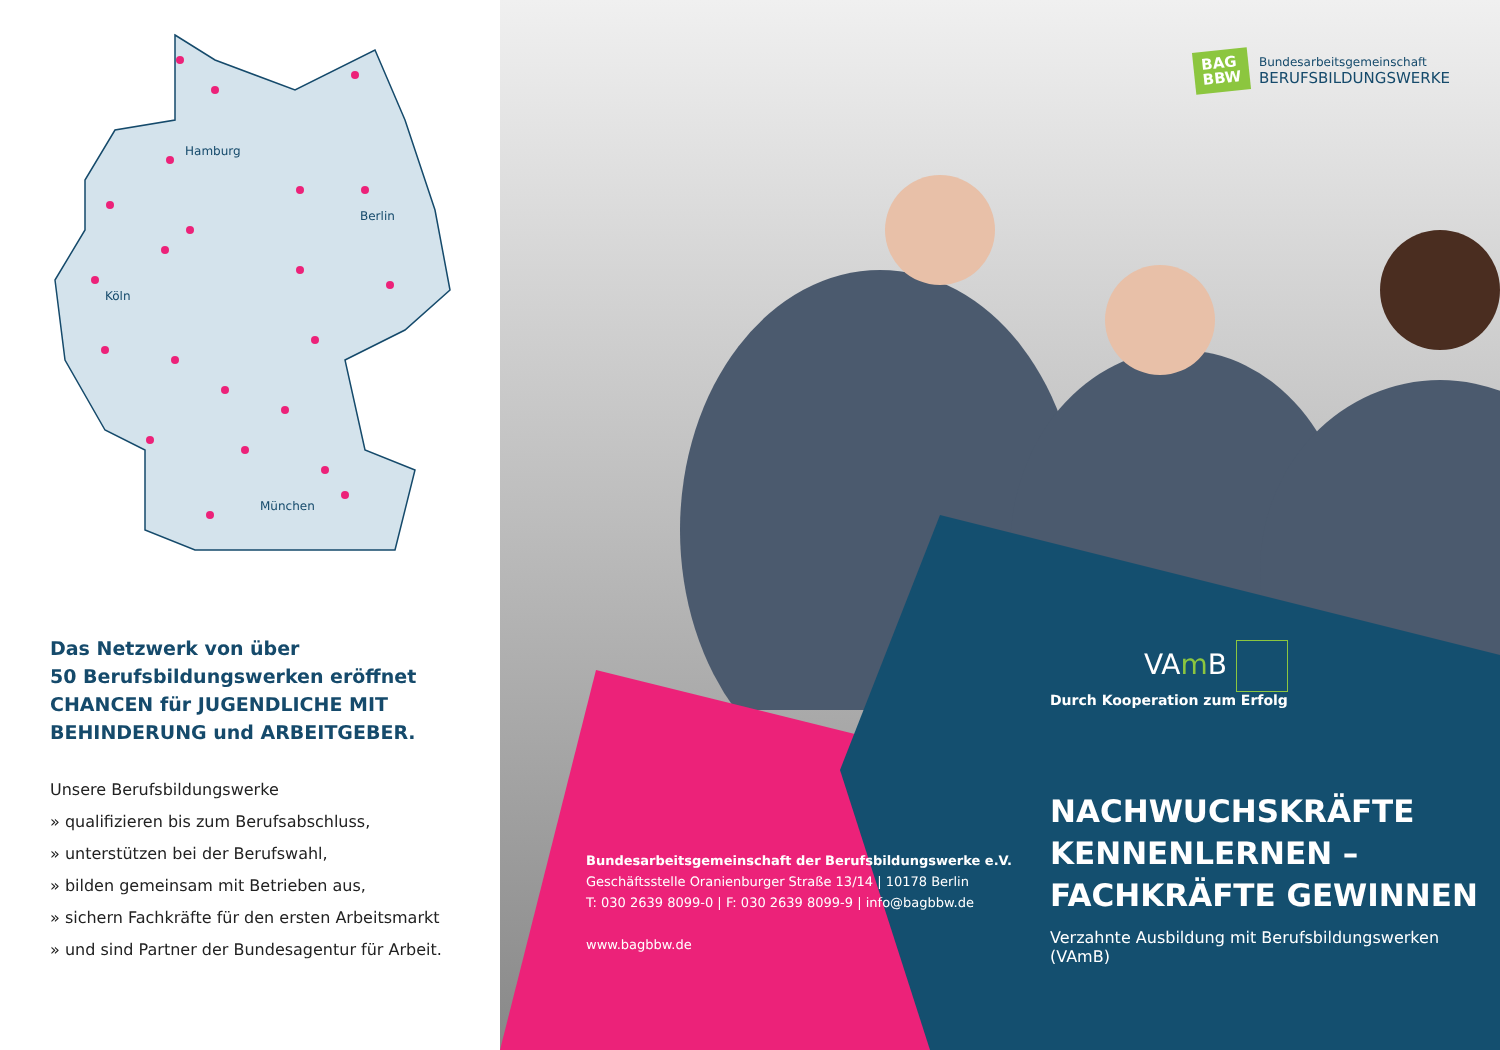Hamburg
Berlin
Köln
München
Das Netzwerk von über
50 Berufsbildungswerken eröffnet
CHANCEN für JUGENDLICHE MIT
BEHINDERUNG und ARBEITGEBER.
Unsere Berufsbildungswerke
» qualifizieren bis zum Berufsabschluss,
» unterstützen bei der Berufswahl,
» bilden gemeinsam mit Betrieben aus,
» sichern Fachkräfte für den ersten Arbeitsmarkt
» und sind Partner der Bundesagentur für Arbeit.
BAG
BBW
Bundesarbeitsgemeinschaft
BERUFSBILDUNGSWERKE
Bundesarbeitsgemeinschaft der Berufsbildungswerke e.V.
Geschäftsstelle Oranienburger Straße 13/14 | 10178 Berlin
T: 030 2639 8099-0 | F: 030 2639 8099-9 | info@bagbbw.de
www.bagbbw.de
VAm B
Durch Kooperation zum Erfolg
NACHWUCHSKRÄFTE
KENNENLERNEN –
FACHKRÄFTE GEWINNEN
Verzahnte Ausbildung mit Berufsbildungswerken (VAmB)